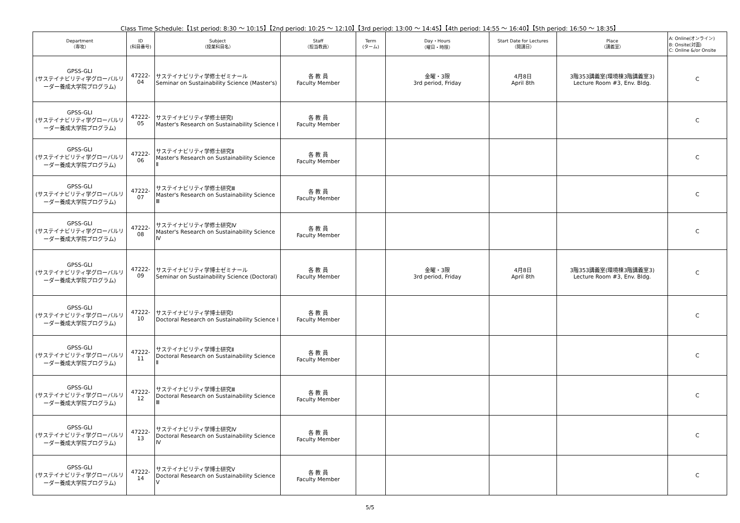Class Time Schedule:【1st period: 8:30 ～ 10:15】【2nd period: 10:25 ～ 12:10】【3rd period: 13:00 ～ 14:45】【4th period: 14:55 ～ 16:40】【5th period: 16:50 ～ 18:35】
| Department （専攻） | ID (科目番号) | Subject （授業科目名） | Staff （担当教員） | Term (ターム) | Day・Hours （曜日・時限） | Start Date for Lectures （開講日） | Place （講義室） | A: Online(オンライン) B: Onsite(対面) C: Online &/or Onsite |
| --- | --- | --- | --- | --- | --- | --- | --- | --- |
| GPSS-GLI (サステイナビリティ学グローバルリーダー養成大学院プログラム) | 47222-04 | サステイナビリティ学修士ゼミナール Seminar on Sustainability Science (Master's) | 各 教 員 Faculty Member | | 金曜・3限 3rd period, Friday | 4月8日 April 8th | 3階353講義室(環境棟3階講義室3) Lecture Room #3, Env. Bldg. | C |
| GPSS-GLI (サステイナビリティ学グローバルリーダー養成大学院プログラム) | 47222-05 | サステイナビリティ学修士研究Ⅰ Master's Research on Sustainability Science Ⅰ | 各 教 員 Faculty Member | | | | | C |
| GPSS-GLI (サステイナビリティ学グローバルリーダー養成大学院プログラム) | 47222-06 | サステイナビリティ学修士研究Ⅱ Master's Research on Sustainability Science Ⅱ | 各 教 員 Faculty Member | | | | | C |
| GPSS-GLI (サステイナビリティ学グローバルリーダー養成大学院プログラム) | 47222-07 | サステイナビリティ学修士研究Ⅲ Master's Research on Sustainability Science Ⅲ | 各 教 員 Faculty Member | | | | | C |
| GPSS-GLI (サステイナビリティ学グローバルリーダー養成大学院プログラム) | 47222-08 | サステイナビリティ学修士研究Ⅳ Master's Research on Sustainability Science Ⅳ | 各 教 員 Faculty Member | | | | | C |
| GPSS-GLI (サステイナビリティ学グローバルリーダー養成大学院プログラム) | 47222-09 | サステイナビリティ学博士ゼミナール Seminar on Sustainability Science (Doctoral) | 各 教 員 Faculty Member | | 金曜・3限 3rd period, Friday | 4月8日 April 8th | 3階353講義室(環境棟3階講義室3) Lecture Room #3, Env. Bldg. | C |
| GPSS-GLI (サステイナビリティ学グローバルリーダー養成大学院プログラム) | 47222-10 | サステイナビリティ学博士研究Ⅰ Doctoral Research on Sustainability Science Ⅰ | 各 教 員 Faculty Member | | | | | C |
| GPSS-GLI (サステイナビリティ学グローバルリーダー養成大学院プログラム) | 47222-11 | サステイナビリティ学博士研究Ⅱ Doctoral Research on Sustainability Science Ⅱ | 各 教 員 Faculty Member | | | | | C |
| GPSS-GLI (サステイナビリティ学グローバルリーダー養成大学院プログラム) | 47222-12 | サステイナビリティ学博士研究Ⅲ Doctoral Research on Sustainability Science Ⅲ | 各 教 員 Faculty Member | | | | | C |
| GPSS-GLI (サステイナビリティ学グローバルリーダー養成大学院プログラム) | 47222-13 | サステイナビリティ学博士研究Ⅳ Doctoral Research on Sustainability Science Ⅳ | 各 教 員 Faculty Member | | | | | C |
| GPSS-GLI (サステイナビリティ学グローバルリーダー養成大学院プログラム) | 47222-14 | サステイナビリティ学博士研究Ⅴ Doctoral Research on Sustainability Science Ⅴ | 各 教 員 Faculty Member | | | | | C |
5/5